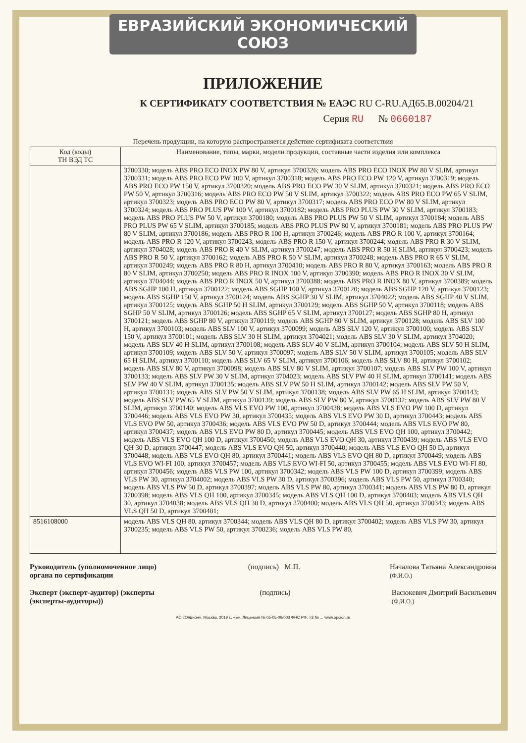ЕВРАЗИЙСКИЙ ЭКОНОМИЧЕСКИЙ СОЮЗ
ПРИЛОЖЕНИЕ
К СЕРТИФИКАТУ СООТВЕТСТВИЯ № ЕАЭС RU C-RU.АД65.В.00204/21
Серия RU № 0660187
Перечень продукции, на которую распространяется действие сертификата соответствия
| Код (коды) ТН ВЭД ТС | Наименование, типы, марки, модели продукции, составные части изделия или комплекса |
| --- | --- |
| | 3700330; модель ABS PRO ECO INOX PW 80 V, артикул 3700326; модель ABS PRO ECO INOX PW 80 V SLIM, артикул 3700331; модель ABS PRO ECO PW 100 V, артикул 3700318; модель ABS PRO ECO PW 120 V, артикул 3700319; модель ABS PRO ECO PW 150 V, артикул 3700320; модель ABS PRO ECO PW 30 V SLIM, артикул 3700321; модель ABS PRO ECO PW 50 V, артикул 3700316; модель ABS PRO ECO PW 50 V SLIM, артикул 3700322; модель ABS PRO ECO PW 65 V SLIM, артикул 3700323; модель ABS PRO ECO PW 80 V, артикул 3700317; модель ABS PRO ECO PW 80 V SLIM, артикул 3700324; модель ABS PRO PLUS PW 100 V, артикул 3700182; модель ABS PRO PLUS PW 30 V SLIM, артикул 3700183; модель ABS PRO PLUS PW 50 V, артикул 3700180; модель ABS PRO PLUS PW 50 V SLIM, артикул 3700184; модель ABS PRO PLUS PW 65 V SLIM, артикул 3700185; модель ABS PRO PLUS PW 80 V, артикул 3700181; модель ABS PRO PLUS PW 80 V SLIM, артикул 3700186; модель ABS PRO R 100 H, артикул 3700246; модель ABS PRO R 100 V, артикул 3700164; модель ABS PRO R 120 V, артикул 3700243; модель ABS PRO R 150 V, артикул 3700244; модель ABS PRO R 30 V SLIM, артикул 3704028; модель ABS PRO R 40 V SLIM, артикул 3700247; модель ABS PRO R 50 H SLIM, артикул 3700423; модель ABS PRO R 50 V, артикул 3700162; модель ABS PRO R 50 V SLIM, артикул 3700248; модель ABS PRO R 65 V SLIM, артикул 3700249; модель ABS PRO R 80 H, артикул 3700410; модель ABS PRO R 80 V, артикул 3700163; модель ABS PRO R 80 V SLIM, артикул 3700250; модель ABS PRO R INOX 100 V, артикул 3700390; модель ABS PRO R INOX 30 V SLIM, артикул 3704044; модель ABS PRO R INOX 50 V, артикул 3700388; модель ABS PRO R INOX 80 V, артикул 3700389; модель ABS SGHP 100 H, артикул 3700122; модель ABS SGHP 100 V, артикул 3700120; модель ABS SGHP 120 V, артикул 3700123; модель ABS SGHP 150 V, артикул 3700124; модель ABS SGHP 30 V SLIM, артикул 3704022; модель ABS SGHP 40 V SLIM, артикул 3700125; модель ABS SGHP 50 H SLIM, артикул 3700129; модель ABS SGHP 50 V, артикул 3700118; модель ABS SGHP 50 V SLIM, артикул 3700126; модель ABS SGHP 65 V SLIM, артикул 3700127; модель ABS SGHP 80 H, артикул 3700121; модель ABS SGHP 80 V, артикул 3700119; модель ABS SGHP 80 V SLIM, артикул 3700128; модель ABS SLV 100 H, артикул 3700103; модель ABS SLV 100 V, артикул 3700099; модель ABS SLV 120 V, артикул 3700100; модель ABS SLV 150 V, артикул 3700101; модель ABS SLV 30 H SLIM, артикул 3704021; модель ABS SLV 30 V SLIM, артикул 3704020; модель ABS SLV 40 H SLIM, артикул 3700108; модель ABS SLV 40 V SLIM, артикул 3700104; модель ABS SLV 50 H SLIM, артикул 3700109; модель ABS SLV 50 V, артикул 3700097; модель ABS SLV 50 V SLIM, артикул 3700105; модель ABS SLV 65 H SLIM, артикул 3700110; модель ABS SLV 65 V SLIM, артикул 3700106; модель ABS SLV 80 H, артикул 3700102; модель ABS SLV 80 V, артикул 3700098; модель ABS SLV 80 V SLIM, артикул 3700107; модель ABS SLV PW 100 V, артикул 3700133; модель ABS SLV PW 30 V SLIM, артикул 3704023; модель ABS SLV PW 40 H SLIM, артикул 3700141; модель ABS SLV PW 40 V SLIM, артикул 3700135; модель ABS SLV PW 50 H SLIM, артикул 3700142; модель ABS SLV PW 50 V, артикул 3700131; модель ABS SLV PW 50 V SLIM, артикул 3700138; модель ABS SLV PW 65 H SLIM, артикул 3700143; модель ABS SLV PW 65 V SLIM, артикул 3700139; модель ABS SLV PW 80 V, артикул 3700132; модель ABS SLV PW 80 V SLIM, артикул 3700140; модель ABS VLS EVO PW 100, артикул 3700438; модель ABS VLS EVO PW 100 D, артикул 3700446; модель ABS VLS EVO PW 30, артикул 3700435; модель ABS VLS EVO PW 30 D, артикул 3700443; модель ABS VLS EVO PW 50, артикул 3700436; модель ABS VLS EVO PW 50 D, артикул 3700444; модель ABS VLS EVO PW 80, артикул 3700437; модель ABS VLS EVO PW 80 D, артикул 3700445; модель ABS VLS EVO QH 100, артикул 3700442; модель ABS VLS EVO QH 100 D, артикул 3700450; модель ABS VLS EVO QH 30, артикул 3700439; модель ABS VLS EVO QH 30 D, артикул 3700447; модель ABS VLS EVO QH 50, артикул 3700440; модель ABS VLS EVO QH 50 D, артикул 3700448; модель ABS VLS EVO QH 80, артикул 3700441; модель ABS VLS EVO QH 80 D, артикул 3700449; модель ABS VLS EVO WI-FI 100, артикул 3700457; модель ABS VLS EVO WI-FI 50, артикул 3700455; модель ABS VLS EVO WI-FI 80, артикул 3700456; модель ABS VLS PW 100, артикул 3700342; модель ABS VLS PW 100 D, артикул 3700399; модель ABS VLS PW 30, артикул 3704002; модель ABS VLS PW 30 D, артикул 3700396; модель ABS VLS PW 50, артикул 3700340; модель ABS VLS PW 50 D, артикул 3700397; модель ABS VLS PW 80, артикул 3700341; модель ABS VLS PW 80 D, артикул 3700398; модель ABS VLS QH 100, артикул 3700345; модель ABS VLS QH 100 D, артикул 3700403; модель ABS VLS QH 30, артикул 3704038; модель ABS VLS QH 30 D, артикул 3700400; модель ABS VLS QH 50, артикул 3700343; модель ABS VLS QH 50 D, артикул 3700401; |
| 8516108000 | модель ABS VLS QH 80, артикул 3700344; модель ABS VLS QH 80 D, артикул 3700402; модель ABS VLS PW 30, артикул 3700235; модель ABS VLS PW 50, артикул 3700236; модель ABS VLS PW 80, |
Руководитель (уполномоченное лицо) органа по сертификации (подпись) М.П. Началова Татьяна Александровна
(Ф.И.О.)
Эксперт (эксперт-аудитор) (эксперты (эксперты-аудиторы)) (подпись) Васюкевич Дмитрий Васильевич
(Ф.И.О.)
АО «Опцион», Москва, 2019 г., «Б». Лицензия № 05-05-09/003 ФНС РФ, ТЗ № ... www.opcion.ru